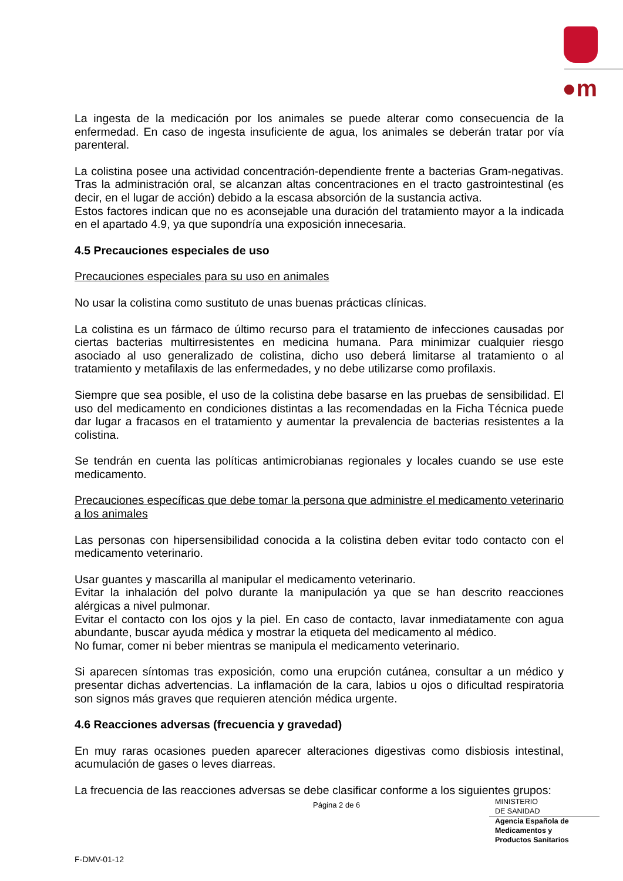●m
La ingesta de la medicación por los animales se puede alterar como consecuencia de la enfermedad. En caso de ingesta insuficiente de agua, los animales se deberán tratar por vía parenteral.
La colistina posee una actividad concentración-dependiente frente a bacterias Gram-negativas. Tras la administración oral, se alcanzan altas concentraciones en el tracto gastrointestinal (es decir, en el lugar de acción) debido a la escasa absorción de la sustancia activa.
Estos factores indican que no es aconsejable una duración del tratamiento mayor a la indicada en el apartado 4.9, ya que supondría una exposición innecesaria.
4.5 Precauciones especiales de uso
Precauciones especiales para su uso en animales
No usar la colistina como sustituto de unas buenas prácticas clínicas.
La colistina es un fármaco de último recurso para el tratamiento de infecciones causadas por ciertas bacterias multirresistentes en medicina humana. Para minimizar cualquier riesgo asociado al uso generalizado de colistina, dicho uso deberá limitarse al tratamiento o al tratamiento y metafilaxis de las enfermedades, y no debe utilizarse como profilaxis.
Siempre que sea posible, el uso de la colistina debe basarse en las pruebas de sensibilidad. El uso del medicamento en condiciones distintas a las recomendadas en la Ficha Técnica puede dar lugar a fracasos en el tratamiento y aumentar la prevalencia de bacterias resistentes a la colistina.
Se tendrán en cuenta las políticas antimicrobianas regionales y locales cuando se use este medicamento.
Precauciones específicas que debe tomar la persona que administre el medicamento veterinario a los animales
Las personas con hipersensibilidad conocida a la colistina deben evitar todo contacto con el medicamento veterinario.
Usar guantes y mascarilla al manipular el medicamento veterinario.
Evitar la inhalación del polvo durante la manipulación ya que se han descrito reacciones alérgicas a nivel pulmonar.
Evitar el contacto con los ojos y la piel. En caso de contacto, lavar inmediatamente con agua abundante, buscar ayuda médica y mostrar la etiqueta del medicamento al médico.
No fumar, comer ni beber mientras se manipula el medicamento veterinario.
Si aparecen síntomas tras exposición, como una erupción cutánea, consultar a un médico y presentar dichas advertencias. La inflamación de la cara, labios u ojos o dificultad respiratoria son signos más graves que requieren atención médica urgente.
4.6 Reacciones adversas (frecuencia y gravedad)
En muy raras ocasiones pueden aparecer alteraciones digestivas como disbiosis intestinal, acumulación de gases o leves diarreas.
La frecuencia de las reacciones adversas se debe clasificar conforme a los siguientes grupos:
Página 2 de 6
MINISTERIO
DE SANIDAD
Agencia Española de
Medicamentos y
Productos Sanitarios
F-DMV-01-12